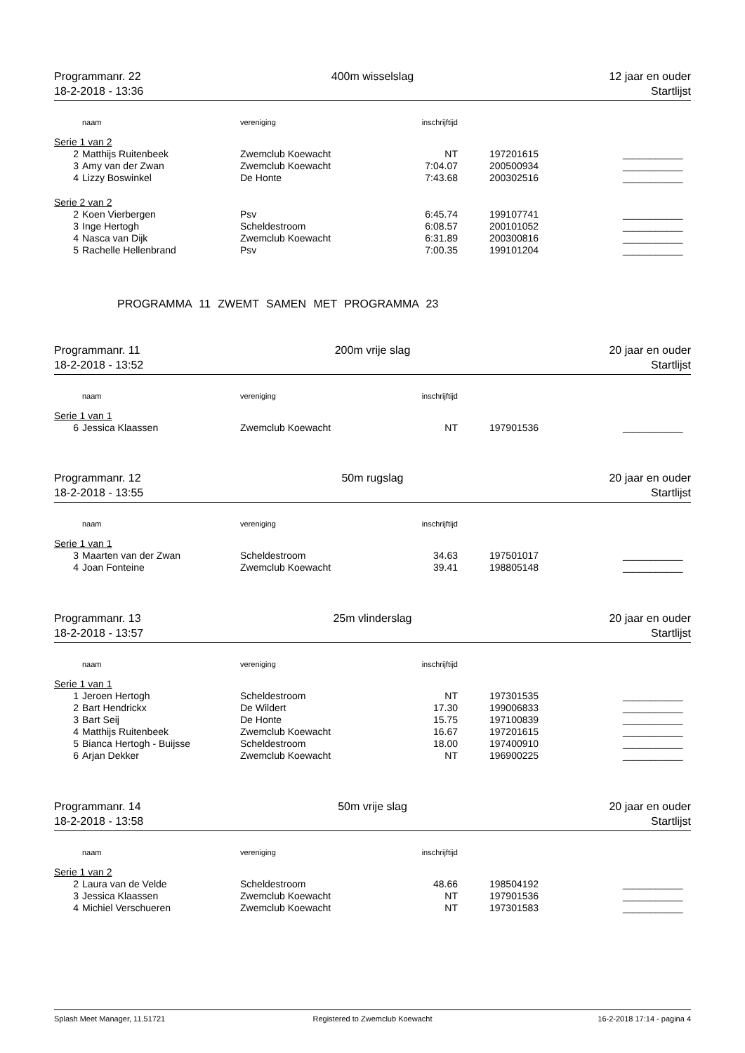Programmanr. 22
18-2-2018 - 13:36
400m wisselslag
12 jaar en ouder
Startlijst
| | naam | vereniging | inschrijftijd | | |
| --- | --- | --- | --- | --- | --- |
| Serie 1 van 2 | | | | | |
| 2 | Matthijs Ruitenbeek | Zwemclub Koewacht | NT | 197201615 | ___________ |
| 3 | Amy van der Zwan | Zwemclub Koewacht | 7:04.07 | 200500934 | ___________ |
| 4 | Lizzy Boswinkel | De Honte | 7:43.68 | 200302516 | ___________ |
| Serie 2 van 2 | | | | | |
| 2 | Koen Vierbergen | Psv | 6:45.74 | 199107741 | ___________ |
| 3 | Inge Hertogh | Scheldestroom | 6:08.57 | 200101052 | ___________ |
| 4 | Nasca van Dijk | Zwemclub Koewacht | 6:31.89 | 200300816 | ___________ |
| 5 | Rachelle Hellenbrand | Psv | 7:00.35 | 199101204 | ___________ |
PROGRAMMA 11 ZWEMT SAMEN MET PROGRAMMA 23
Programmanr. 11
18-2-2018 - 13:52
200m vrije slag
20 jaar en ouder
Startlijst
| | naam | vereniging | inschrijftijd | | |
| --- | --- | --- | --- | --- | --- |
| Serie 1 van 1 | | | | | |
| 6 | Jessica Klaassen | Zwemclub Koewacht | NT | 197901536 | ___________ |
Programmanr. 12
18-2-2018 - 13:55
50m rugslag
20 jaar en ouder
Startlijst
| | naam | vereniging | inschrijftijd | | |
| --- | --- | --- | --- | --- | --- |
| Serie 1 van 1 | | | | | |
| 3 | Maarten van der Zwan | Scheldestroom | 34.63 | 197501017 | ___________ |
| 4 | Joan Fonteine | Zwemclub Koewacht | 39.41 | 198805148 | ___________ |
Programmanr. 13
18-2-2018 - 13:57
25m vlinderslag
20 jaar en ouder
Startlijst
| | naam | vereniging | inschrijftijd | | |
| --- | --- | --- | --- | --- | --- |
| Serie 1 van 1 | | | | | |
| 1 | Jeroen Hertogh | Scheldestroom | NT | 197301535 | ___________ |
| 2 | Bart Hendrickx | De Wildert | 17.30 | 199006833 | ___________ |
| 3 | Bart Seij | De Honte | 15.75 | 197100839 | ___________ |
| 4 | Matthijs Ruitenbeek | Zwemclub Koewacht | 16.67 | 197201615 | ___________ |
| 5 | Bianca Hertogh - Buijsse | Scheldestroom | 18.00 | 197400910 | ___________ |
| 6 | Arjan Dekker | Zwemclub Koewacht | NT | 196900225 | ___________ |
Programmanr. 14
18-2-2018 - 13:58
50m vrije slag
20 jaar en ouder
Startlijst
| | naam | vereniging | inschrijftijd | | |
| --- | --- | --- | --- | --- | --- |
| Serie 1 van 2 | | | | | |
| 2 | Laura van de Velde | Scheldestroom | 48.66 | 198504192 | ___________ |
| 3 | Jessica Klaassen | Zwemclub Koewacht | NT | 197901536 | ___________ |
| 4 | Michiel Verschueren | Zwemclub Koewacht | NT | 197301583 | ___________ |
Splash Meet Manager, 11.51721
Registered to Zwemclub Koewacht
16-2-2018 17:14 - pagina 4